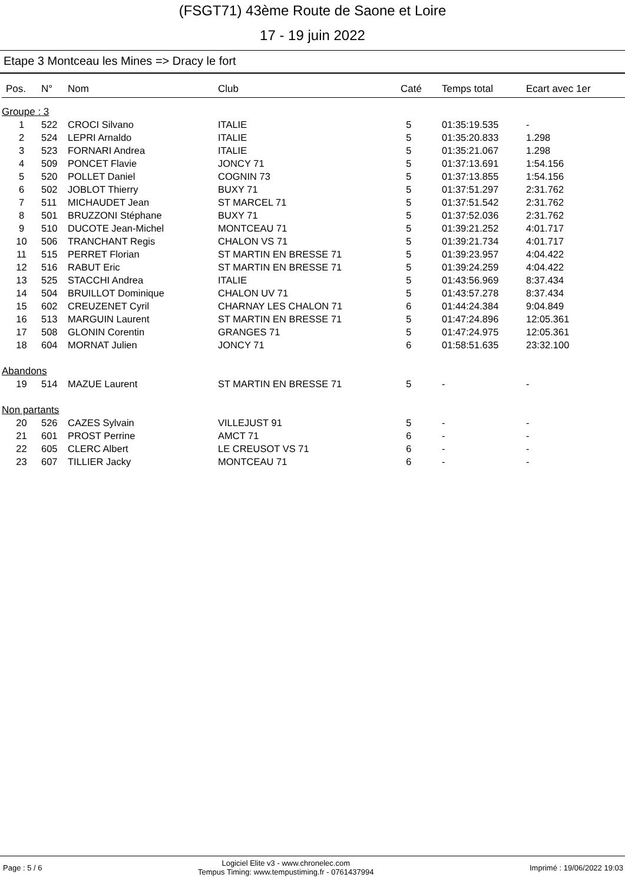(FSGT71) 43ème Route de Saone et Loire
17 - 19 juin 2022
Etape 3 Montceau les Mines => Dracy le fort
| Pos. | N° | Nom | Club | Caté | Temps total | Ecart avec 1er |
| --- | --- | --- | --- | --- | --- | --- |
| Groupe : 3 | | | | | | |
| 1 | 522 | CROCI Silvano | ITALIE | 5 | 01:35:19.535 | - |
| 2 | 524 | LEPRI Arnaldo | ITALIE | 5 | 01:35:20.833 | 1.298 |
| 3 | 523 | FORNARI Andrea | ITALIE | 5 | 01:35:21.067 | 1.298 |
| 4 | 509 | PONCET Flavie | JONCY 71 | 5 | 01:37:13.691 | 1:54.156 |
| 5 | 520 | POLLET Daniel | COGNIN 73 | 5 | 01:37:13.855 | 1:54.156 |
| 6 | 502 | JOBLOT Thierry | BUXY 71 | 5 | 01:37:51.297 | 2:31.762 |
| 7 | 511 | MICHAUDET Jean | ST MARCEL 71 | 5 | 01:37:51.542 | 2:31.762 |
| 8 | 501 | BRUZZONI Stéphane | BUXY 71 | 5 | 01:37:52.036 | 2:31.762 |
| 9 | 510 | DUCOTE Jean-Michel | MONTCEAU 71 | 5 | 01:39:21.252 | 4:01.717 |
| 10 | 506 | TRANCHANT Regis | CHALON VS 71 | 5 | 01:39:21.734 | 4:01.717 |
| 11 | 515 | PERRET Florian | ST MARTIN EN BRESSE 71 | 5 | 01:39:23.957 | 4:04.422 |
| 12 | 516 | RABUT Eric | ST MARTIN EN BRESSE 71 | 5 | 01:39:24.259 | 4:04.422 |
| 13 | 525 | STACCHI Andrea | ITALIE | 5 | 01:43:56.969 | 8:37.434 |
| 14 | 504 | BRUILLOT Dominique | CHALON UV 71 | 5 | 01:43:57.278 | 8:37.434 |
| 15 | 602 | CREUZENET Cyril | CHARNAY LES CHALON 71 | 6 | 01:44:24.384 | 9:04.849 |
| 16 | 513 | MARGUIN Laurent | ST MARTIN EN BRESSE 71 | 5 | 01:47:24.896 | 12:05.361 |
| 17 | 508 | GLONIN Corentin | GRANGES 71 | 5 | 01:47:24.975 | 12:05.361 |
| 18 | 604 | MORNAT Julien | JONCY 71 | 6 | 01:58:51.635 | 23:32.100 |
| Abandons | | | | | | |
| 19 | 514 | MAZUE Laurent | ST MARTIN EN BRESSE 71 | 5 | - | - |
| Non partants | | | | | | |
| 20 | 526 | CAZES Sylvain | VILLEJUST 91 | 5 | - | - |
| 21 | 601 | PROST Perrine | AMCT 71 | 6 | - | - |
| 22 | 605 | CLERC Albert | LE CREUSOT VS 71 | 6 | - | - |
| 23 | 607 | TILLIER Jacky | MONTCEAU 71 | 6 | - | - |
Page : 5 / 6 Logiciel Elite v3 - www.chronelec.com
Tempus Timing: www.tempustiming.fr - 0761437994 Imprimé : 19/06/2022 19:03